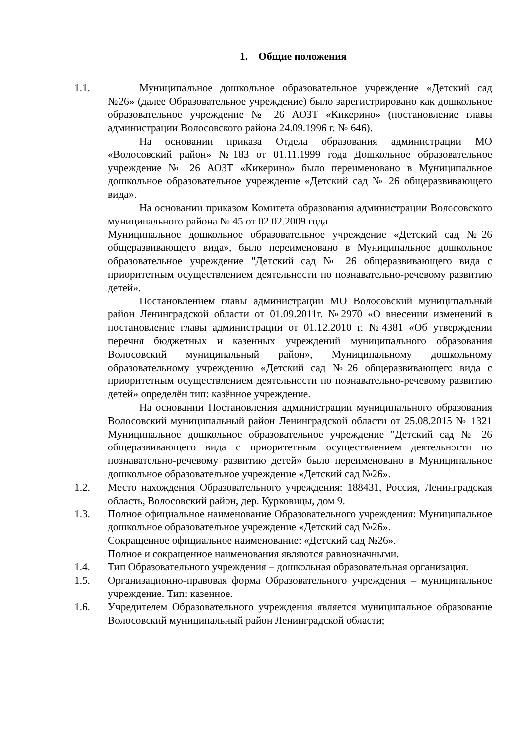1. Общие положения
1.1. Муниципальное дошкольное образовательное учреждение «Детский сад №26» (далее Образовательное учреждение) было зарегистрировано как дошкольное образовательное учреждение № 26 АОЗТ «Кикерино» (постановление главы администрации Волосовского района 24.09.1996 г. № 646).
На основании приказа Отдела образования администрации МО «Волосовский район» №183 от 01.11.1999 года Дошкольное образовательное учреждение № 26 АОЗТ «Кикерино» было переименовано в Муниципальное дошкольное образовательное учреждение «Детский сад № 26 общеразвивающего вида».
На основании приказом Комитета образования администрации Волосовского муниципального района № 45 от 02.02.2009 года
Муниципальное дошкольное образовательное учреждение «Детский сад №26 общеразвивающего вида», было переименовано в Муниципальное дошкольное образовательное учреждение "Детский сад № 26 общеразвивающего вида с приоритетным осуществлением деятельности по познавательно-речевому развитию детей».
Постановлением главы администрации МО Волосовский муниципальный район Ленинградской области от 01.09.2011г. №2970 «О внесении изменений в постановление главы администрации от 01.12.2010 г. №4381 «Об утверждении перечня бюджетных и казенных учреждений муниципального образования Волосовский муниципальный район», Муниципальному дошкольному образовательному учреждению «Детский сад №26 общеразвивающего вида с приоритетным осуществлением деятельности по познавательно-речевому развитию детей» определён тип: казённое учреждение.
На основании Постановления администрации муниципального образования Волосовский муниципальный район Ленинградской области от 25.08.2015 № 1321 Муниципальное дошкольное образовательное учреждение "Детский сад № 26 общеразвивающего вида с приоритетным осуществлением деятельности по познавательно-речевому развитию детей» было переименовано в Муниципальное дошкольное образовательное учреждение «Детский сад №26».
1.2. Место нахождения Образовательного учреждения: 188431, Россия, Ленинградская область, Волосовский район, дер. Курковицы, дом 9.
1.3. Полное официальное наименование Образовательного учреждения: Муниципальное дошкольное образовательное учреждение «Детский сад №26».
Сокращенное официальное наименование: «Детский сад №26».
Полное и сокращенное наименования являются равнозначными.
1.4. Тип Образовательного учреждения – дошкольная образовательная организация.
1.5. Организационно-правовая форма Образовательного учреждения – муниципальное учреждение. Тип: казенное.
1.6. Учредителем Образовательного учреждения является муниципальное образование Волосовский муниципальный район Ленинградской области;